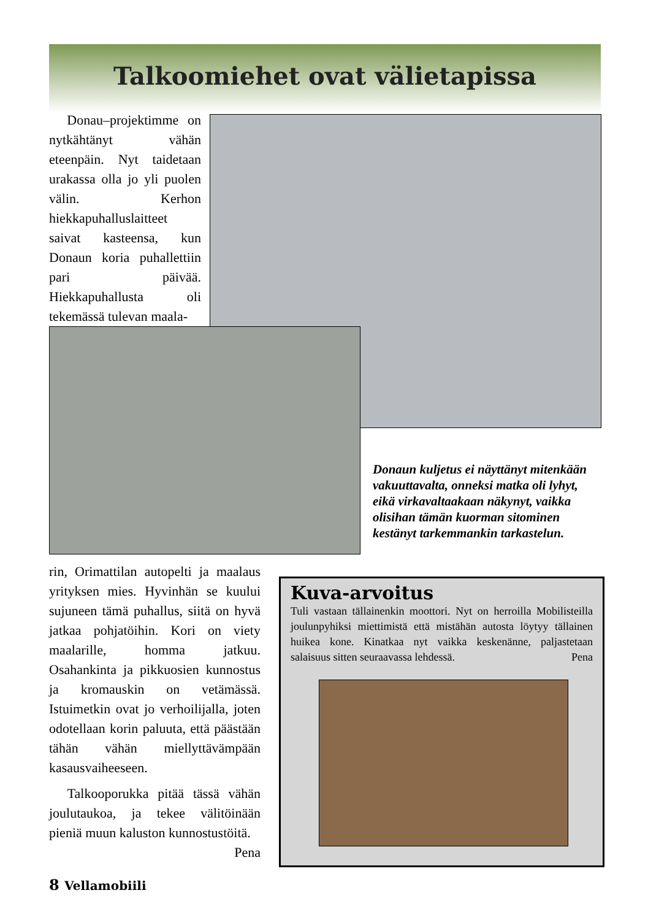Talkoomiehet ovat välietapissa
Donau–projektimme on nytkähtänyt vähän eteenpäin. Nyt taidetaan urakassa olla jo yli puolen välin. Kerhon hiekkapuhalluslaitteet saivat kasteensa, kun Donaun koria puhallettiin pari päivää. Hiekkapuhallusta oli tekemässä tulevan maala-
Donaun kuljetus ei näyttänyt mitenkään vakuuttavalta, onneksi matka oli lyhyt, eikä virkavaltaakaan näkynyt, vaikka olisihan tämän kuorman sitominen kestänyt tarkemmankin tarkastelun.
rin, Orimattilan autopelti ja maalaus yrityksen mies. Hyvinhän se kuului sujuneen tämä puhallus, siitä on hyvä jatkaa pohjatöihin. Kori on viety maalarille, homma jatkuu. Osahankinta ja pikkuosien kunnostus ja kromauskin on vetämässä. Istuimetkin ovat jo verhoilijalla, joten odotellaan korin paluuta, että päästään tähän vähän miellyttävämpään kasausvaiheeseen.
Talkooporukka pitää tässä vähän joulutaukoa, ja tekee välitöinään pieniä muun kaluston kunnostustöitä. Pena
Kuva-arvoitus
Tuli vastaan tällainenkin moottori. Nyt on herroilla Mobilisteilla joulunpyhiksi miettimistä että mistähän autosta löytyy tällainen huikea kone. Kinatkaa nyt vaikka keskenänne, paljastetaan salaisuus sitten seuraavassa lehdessä. Pena
8 Vellamobiili